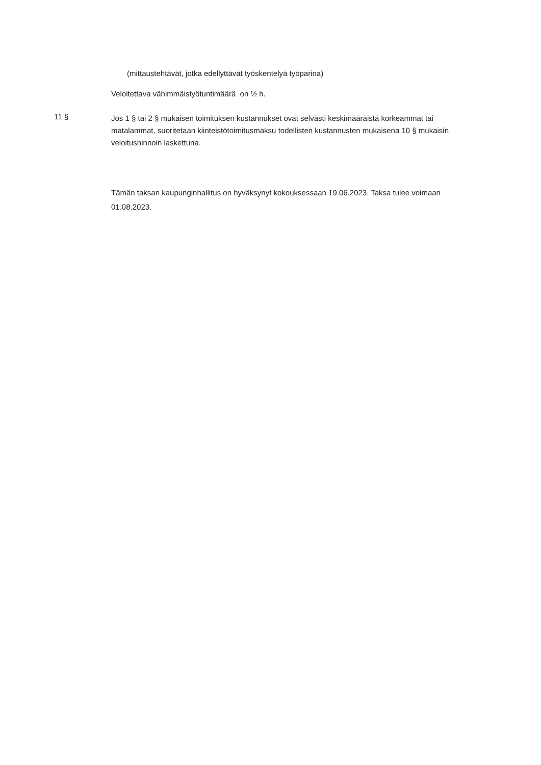(mittaustehtävät, jotka edellyttävät työskentelyä työparina)
Veloitettava vähimmäistyötuntimäärä on ½ h.
11 §
Jos 1 § tai 2 § mukaisen toimituksen kustannukset ovat selvästi keskimääräistä korkeammat tai matalammat, suoritetaan kiinteistötoimitusmaksu todellisten kustannusten mukaisena 10 § mukaisin veloitushinnoin laskettuna.
Tämän taksan kaupunginhallitus on hyväksynyt kokouksessaan 19.06.2023. Taksa tulee voimaan 01.08.2023.